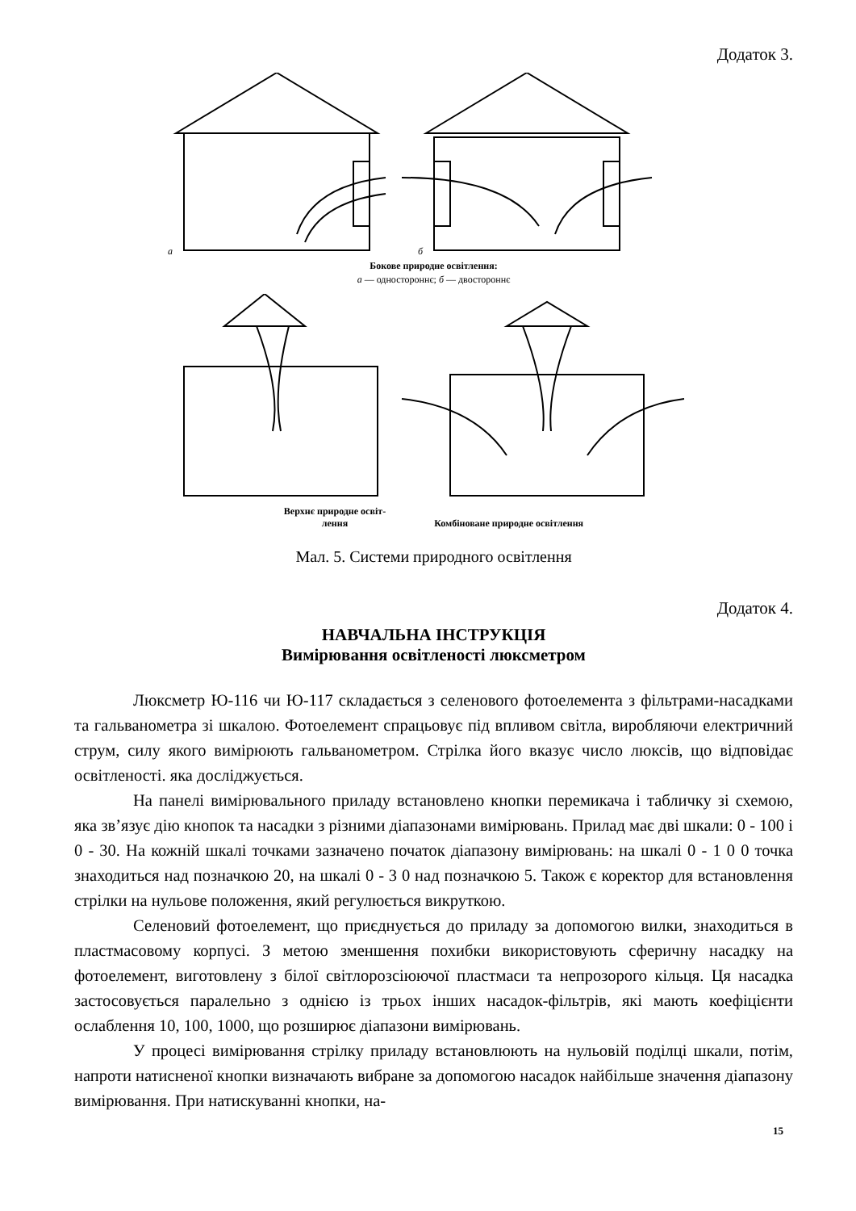Додаток 3.
а
б
Бокове природне освітлення:
а — одностороннє; б — двостороннє
Верхнє природне освіт-
лення
Комбіноване природне освітлення
Мал. 5. Системи природного освітлення
Додаток 4.
НАВЧАЛЬНА ІНСТРУКЦІЯ
Вимірювання освітленості люксметром
Люксметр Ю-116 чи Ю-117 складається з селенового фотоелемента з фільтрами-насадками та гальванометра зі шкалою. Фотоелемент спрацьовує під впливом світла, виробляючи електричний струм, силу якого вимірюють гальванометром. Стрілка його вказує число люксів, що відповідає освітленості. яка досліджується.
На панелі вимірювального приладу встановлено кнопки перемикача і табличку зі схемою, яка зв’язує дію кнопок та насадки з різними діапазонами вимірювань. Прилад має дві шкали: 0 - 100 і 0 - 30. На кожній шкалі точками зазначено початок діапазону вимірювань: на шкалі 0 - 1 0 0 точка знаходиться над позначкою 20, на шкалі 0 - 3 0 над позначкою 5. Також є коректор для встановлення стрілки на нульове положення, який регулюється викруткою.
Селеновий фотоелемент, що приєднується до приладу за допомогою вилки, знаходиться в пластмасовому корпусі. З метою зменшення похибки використовують сферичну насадку на фотоелемент, виготовлену з білої світлорозсіюючої пластмаси та непрозорого кільця. Ця насадка застосовується паралельно з однією із трьох інших насадок-фільтрів, які мають коефіцієнти ослаблення 10, 100, 1000, що розширює діапазони вимірювань.
У процесі вимірювання стрілку приладу встановлюють на нульовій поділці шкали, потім, напроти натисненої кнопки визначають вибране за допомогою насадок найбільше значення діапазону вимірювання. При натискуванні кнопки, на-
15